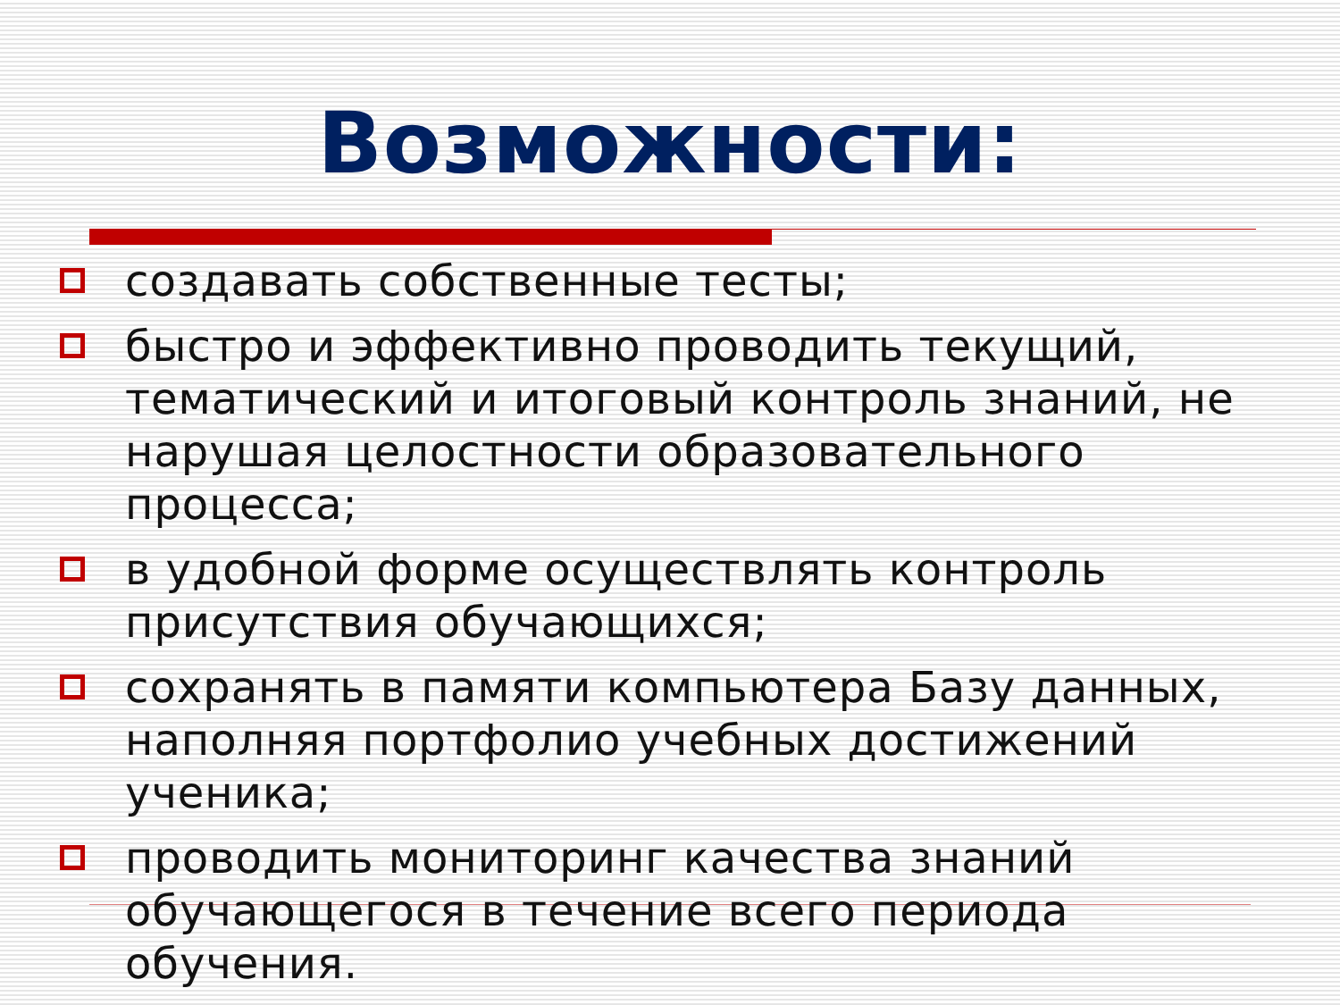Возможности:
создавать собственные тесты;
быстро и эффективно проводить текущий, тематический и итоговый контроль знаний, не нарушая целостности образовательного процесса;
в удобной форме осуществлять контроль присутствия обучающихся;
сохранять в памяти компьютера Базу данных, наполняя портфолио учебных достижений ученика;
проводить мониторинг качества знаний обучающегося в течение всего периода обучения.